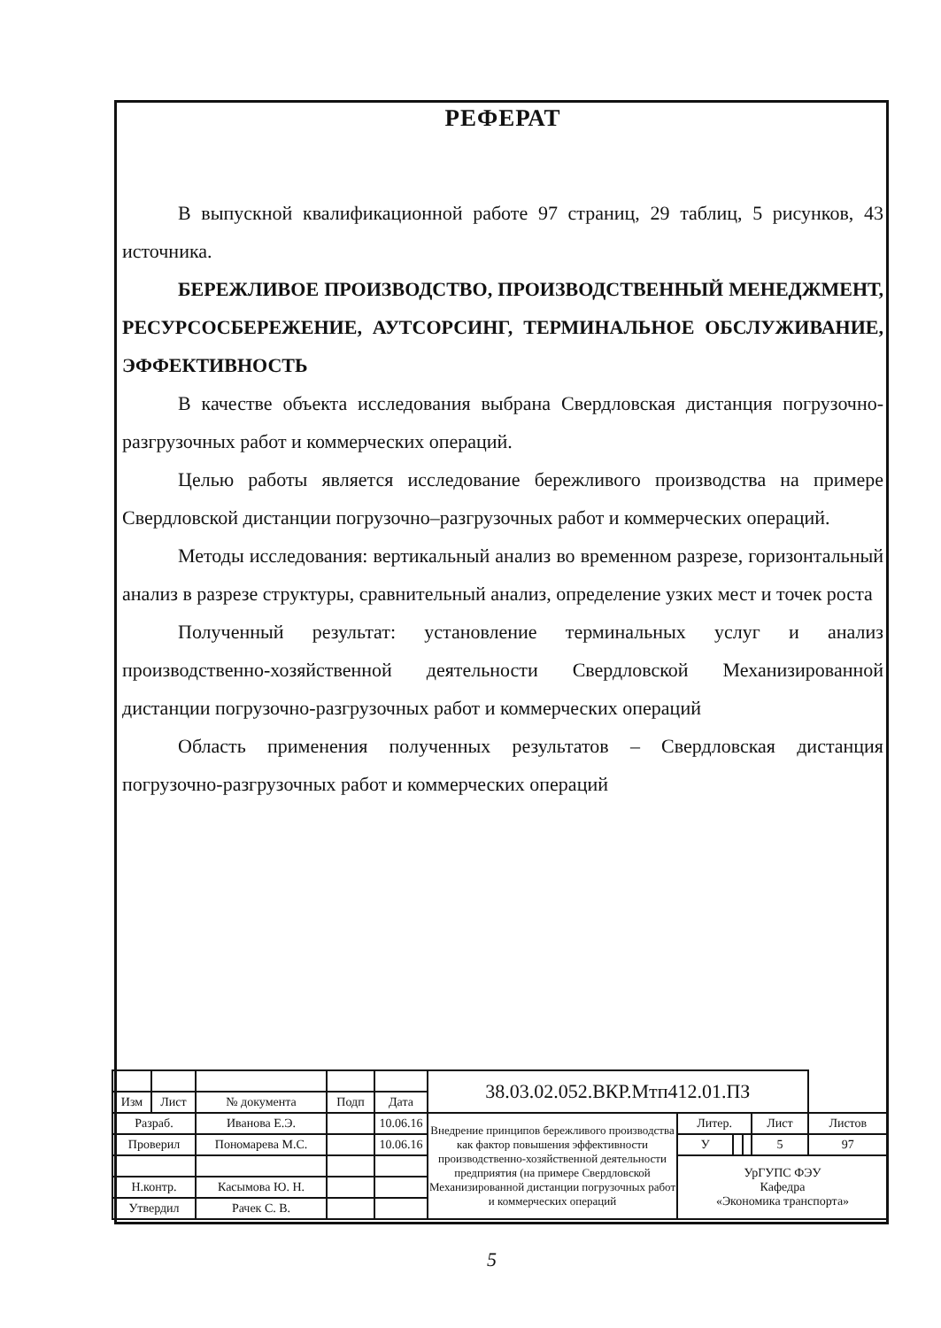РЕФЕРАТ
В выпускной квалификационной работе 97 страниц, 29 таблиц, 5 рисунков, 43 источника.
БЕРЕЖЛИВОЕ ПРОИЗВОДСТВО, ПРОИЗВОДСТВЕННЫЙ МЕНЕДЖМЕНТ, РЕСУРСОСБЕРЕЖЕНИЕ, АУТСОРСИНГ, ТЕРМИНАЛЬНОЕ ОБСЛУЖИВАНИЕ, ЭФФЕКТИВНОСТЬ
В качестве объекта исследования выбрана Свердловская дистанция погрузочно-разгрузочных работ и коммерческих операций.
Целью работы является исследование бережливого производства на примере Свердловской дистанции погрузочно–разгрузочных работ и коммерческих операций.
Методы исследования: вертикальный анализ во временном разрезе, горизонтальный анализ в разрезе структуры, сравнительный анализ, определение узких мест и точек роста
Полученный результат: установление терминальных услуг и анализ производственно-хозяйственной деятельности Свердловской Механизированной дистанции погрузочно-разгрузочных работ и коммерческих операций
Область применения полученных результатов – Свердловская дистанция погрузочно-разгрузочных работ и коммерческих операций
| | | | | | 38.03.02.052.ВКР.Мтп412.01.ПЗ | | | | | |
| Изм | Лист | № документа | Подп | Дата | | | | | | |
| Разраб. | | Иванова Е.Э. | | 10.06.16 | Внедрение принципов бережливого производства как фактор повышения эффективности производственно-хозяйственной деятельности предприятия (на примере Свердловской Механизированной дистанции погрузочных работ и коммерческих операций | Литер. | | | Лист | Листов |
| Проверил | | Пономарева М.С. | | 10.06.16 | | У | | | 5 | 97 |
| | | | | | | УрГУПС ФЭУ Кафедра «Экономика транспорта» | | | | |
| Н.контр. | | Касымова Ю. Н. | | | | | | | | |
| Утвердил | | Рачек С. В. | | | | | | | | |
5